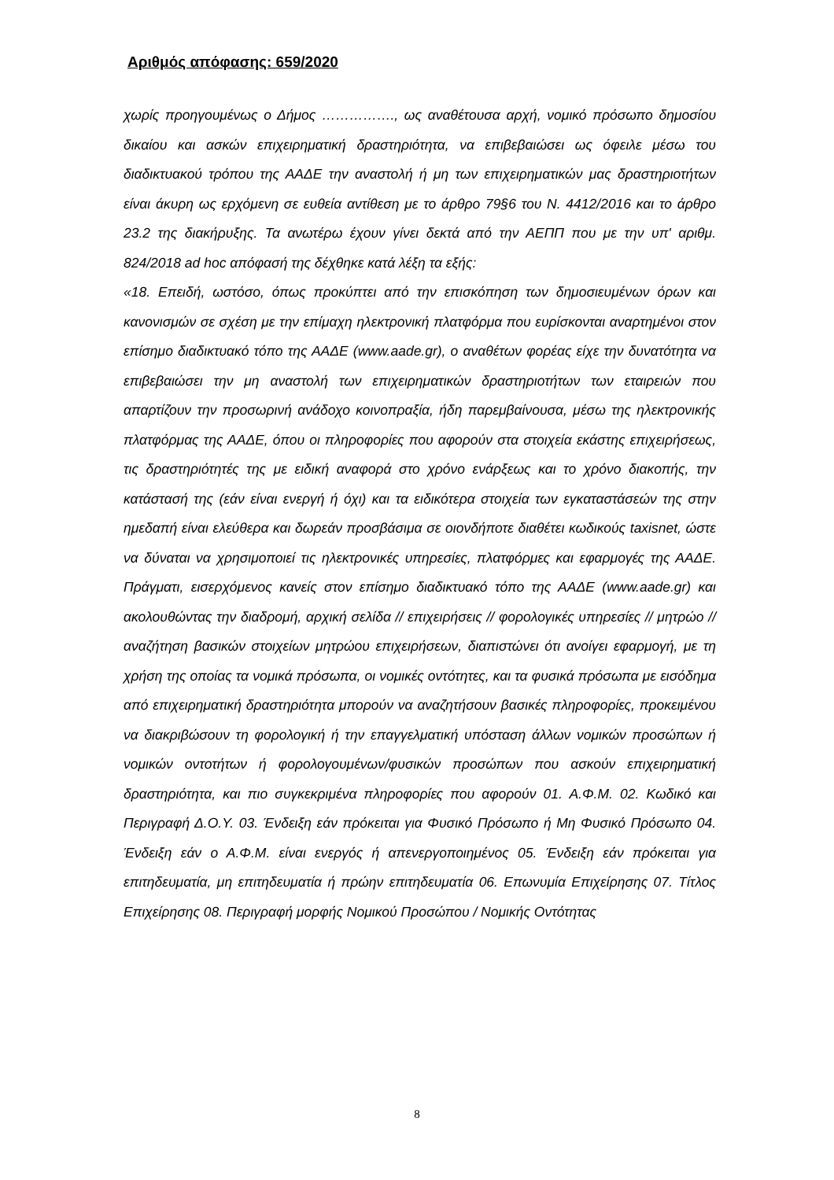Αριθμός απόφασης: 659/2020
χωρίς προηγουμένως ο Δήμος ……………., ως αναθέτουσα αρχή, νομικό πρόσωπο δημοσίου δικαίου και ασκών επιχειρηματική δραστηριότητα, να επιβεβαιώσει ως όφειλε μέσω του διαδικτυακού τρόπου της ΑΑΔΕ την αναστολή ή μη των επιχειρηματικών μας δραστηριοτήτων είναι άκυρη ως ερχόμενη σε ευθεία αντίθεση με το άρθρο 79§6 του Ν. 4412/2016 και το άρθρο 23.2 της διακήρυξης. Τα ανωτέρω έχουν γίνει δεκτά από την ΑΕΠΠ που με την υπ' αριθμ. 824/2018 ad hoc απόφασή της δέχθηκε κατά λέξη τα εξής:
«18. Επειδή, ωστόσο, όπως προκύπτει από την επισκόπηση των δημοσιευμένων όρων και κανονισμών σε σχέση με την επίμαχη ηλεκτρονική πλατφόρμα που ευρίσκονται αναρτημένοι στον επίσημο διαδικτυακό τόπο της ΑΑΔΕ (www.aade.gr), ο αναθέτων φορέας είχε την δυνατότητα να επιβεβαιώσει την μη αναστολή των επιχειρηματικών δραστηριοτήτων των εταιρειών που απαρτίζουν την προσωρινή ανάδοχο κοινοπραξία, ήδη παρεμβαίνουσα, μέσω της ηλεκτρονικής πλατφόρμας της ΑΑΔΕ, όπου οι πληροφορίες που αφορούν στα στοιχεία εκάστης επιχειρήσεως, τις δραστηριότητές της με ειδική αναφορά στο χρόνο ενάρξεως και το χρόνο διακοπής, την κατάστασή της (εάν είναι ενεργή ή όχι) και τα ειδικότερα στοιχεία των εγκαταστάσεών της στην ημεδαπή είναι ελεύθερα και δωρεάν προσβάσιμα σε οιονδήποτε διαθέτει κωδικούς taxisnet, ώστε να δύναται να χρησιμοποιεί τις ηλεκτρονικές υπηρεσίες, πλατφόρμες και εφαρμογές της ΑΑΔΕ. Πράγματι, εισερχόμενος κανείς στον επίσημο διαδικτυακό τόπο της ΑΑΔΕ (www.aade.gr) και ακολουθώντας την διαδρομή, αρχική σελίδα // επιχειρήσεις // φορολογικές υπηρεσίες // μητρώο // αναζήτηση βασικών στοιχείων μητρώου επιχειρήσεων, διαπιστώνει ότι ανοίγει εφαρμογή, με τη χρήση της οποίας τα νομικά πρόσωπα, οι νομικές οντότητες, και τα φυσικά πρόσωπα με εισόδημα από επιχειρηματική δραστηριότητα μπορούν να αναζητήσουν βασικές πληροφορίες, προκειμένου να διακριβώσουν τη φορολογική ή την επαγγελματική υπόσταση άλλων νομικών προσώπων ή νομικών οντοτήτων ή φορολογουμένων/φυσικών προσώπων που ασκούν επιχειρηματική δραστηριότητα, και πιο συγκεκριμένα πληροφορίες που αφορούν 01. Α.Φ.Μ. 02. Κωδικό και Περιγραφή Δ.Ο.Υ. 03. Ένδειξη εάν πρόκειται για Φυσικό Πρόσωπο ή Μη Φυσικό Πρόσωπο 04. Ένδειξη εάν ο Α.Φ.Μ. είναι ενεργός ή απενεργοποιημένος 05. Ένδειξη εάν πρόκειται για επιτηδευματία, μη επιτηδευματία ή πρώην επιτηδευματία 06. Επωνυμία Επιχείρησης 07. Τίτλος Επιχείρησης 08. Περιγραφή μορφής Νομικού Προσώπου / Νομικής Οντότητας
8